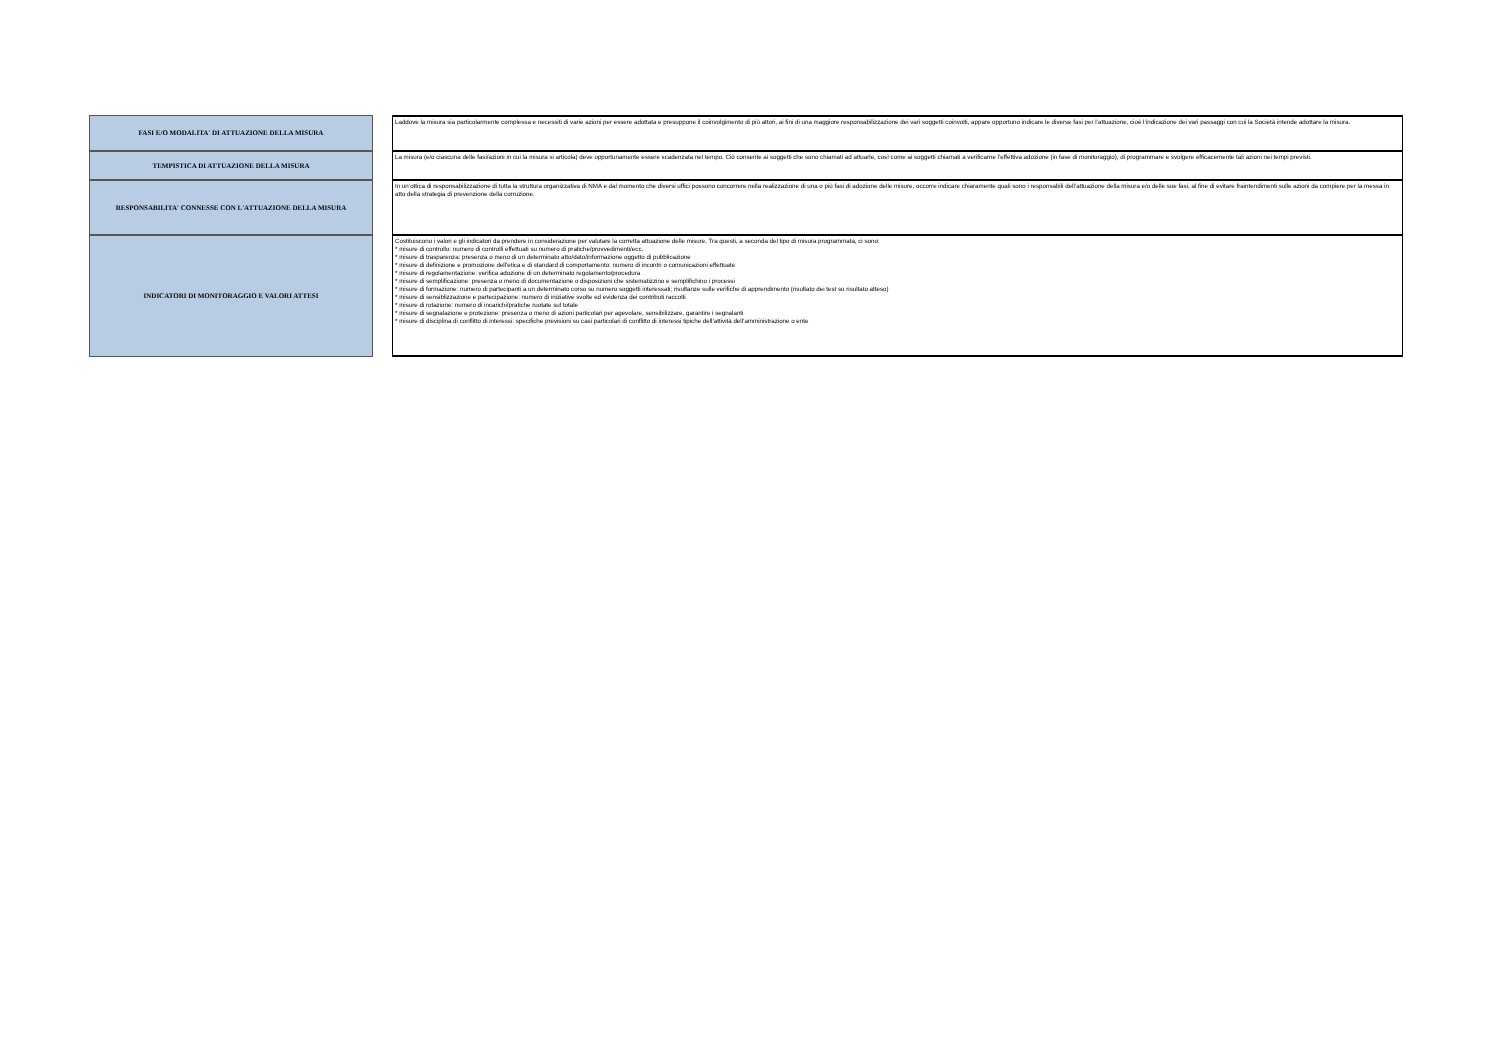| FASI E/O MODALITA' DI ATTUAZIONE DELLA MISURA | | Laddove la misura sia particolarmente complessa e necessiti di varie azioni per essere adottata e presuppone il coinvolgimento di più attori, ai fini di una maggiore responsabilizzazione dei vari soggetti coinvolti, appare opportuno indicare le diverse fasi per l’attuazione, cioè l’indicazione dei vari passaggi con cui la Società intende adottare la misura. |
| TEMPISTICA DI ATTUAZIONE DELLA MISURA | | La misura (e/o ciascuna delle fasi/azioni in cui la misura si articola) deve opportunamente essere scadenzata nel tempo. Ciò consente ai soggetti che sono chiamati ad attuarle, così come ai soggetti chiamati a verificarne l’effettiva adozione (in fase di monitoraggio), di programmare e svolgere efficacemente tali azioni nei tempi previsti. |
| RESPONSABILITA' CONNESSE CON L'ATTUAZIONE DELLA MISURA | | In un’ottica di responsabilizzazione di tutta la struttura organizzativa di NMA e dal momento che diversi uffici possono concorrere nella realizzazione di una o più fasi di adozione delle misure, occorre indicare chiaramente quali sono i responsabili dell’attuazione della misura e/o delle sue fasi, al fine di evitare fraintendimenti sulle azioni da compiere per la messa in atto della strategia di prevenzione della corruzione. |
| INDICATORI DI MONITORAGGIO E VALORI ATTESI | | Costituiscono i valori e gli indicatori da prendere in considerazione per valutare la corretta attuazione delle misure. Tra questi, a seconda del tipo di misura programmata, ci sono: * misure di controllo: numero di controlli effettuati su numero di pratiche/provvedimenti/ecc. * misure di trasparenza: presenza o meno di un determinato atto/dato/informazione oggetto di pubblicazione * misure di definizione e promozione dell'etica e di standard di comportamento: numero di incontri o comunicazioni effettuate * misure di regolamentazione: verifica adozione di un determinato regolamento/procedura * misure di semplificazione: presenza o meno di documentazione o disposizioni che sistematizzino e semplifichino i processi * misure di formazione: numero di partecipanti a un determinato corso su numero soggetti interessati; risultanze sulle verifiche di apprendimento (risultato dei test su risultato atteso) * misure di sensiblizzazione e partecipazione: numero di iniziative svolte ed evidenza dei contributi raccolti * misure di rotazione: numero di incarichi/pratiche ruotate sul totale * misure di segnalazione e protezione: presenza o meno di azioni particolari per agevolare, sensibilizzare, garantire i segnalanti * misure di disciplina di conflitto di interessi: specifiche previsioni su casi particolari di conflitto di interessi tipiche dell’attività dell’amministrazione o ente |